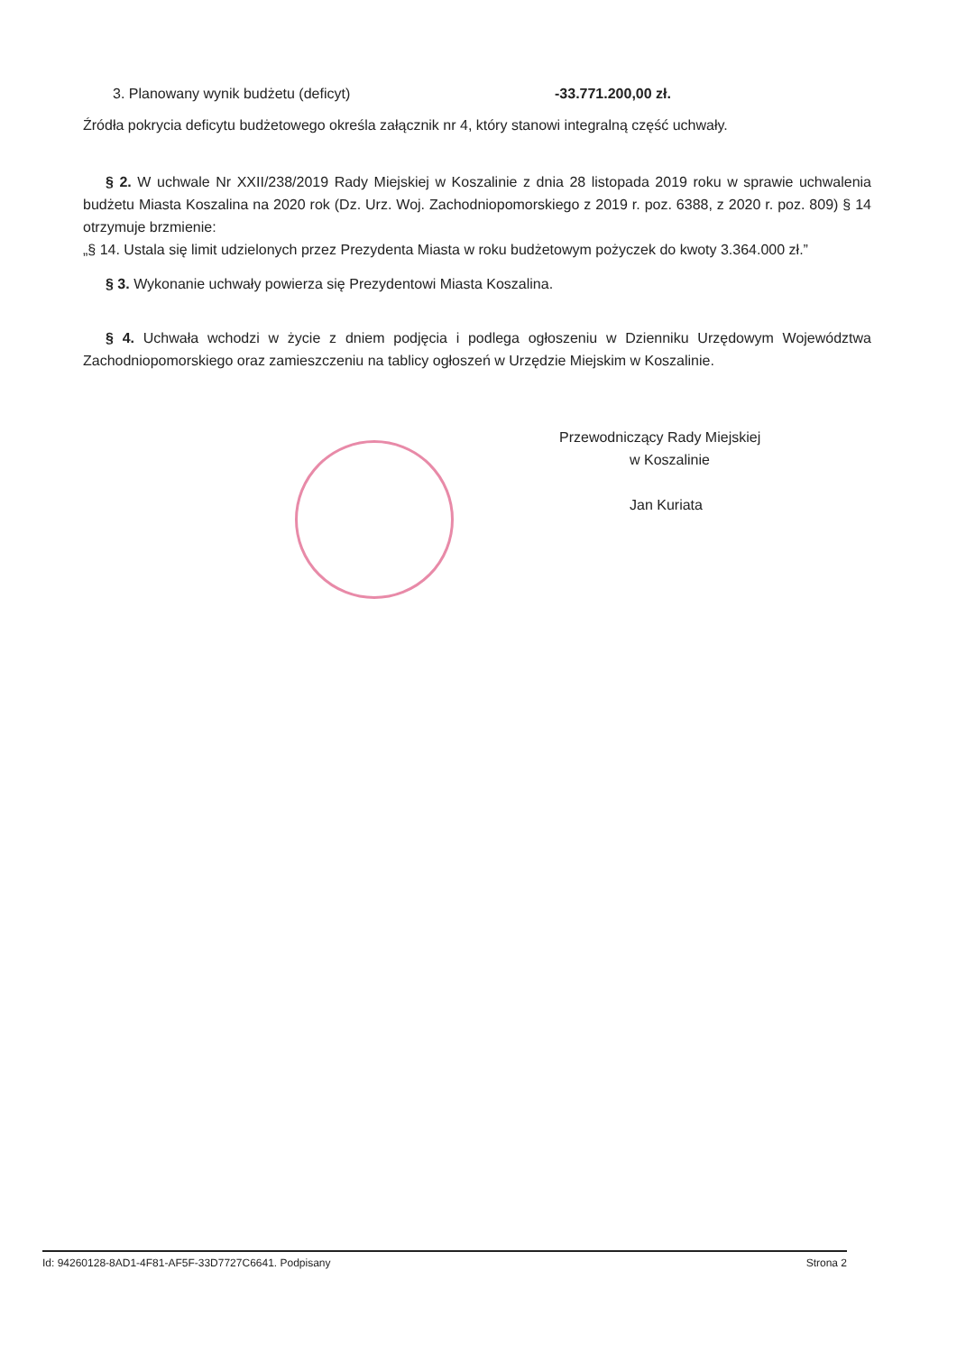3. Planowany wynik budżetu (deficyt) -33.771.200,00 zł.
Źródła pokrycia deficytu budżetowego określa załącznik nr 4, który stanowi integralną część uchwały.
§ 2. W uchwale Nr XXII/238/2019 Rady Miejskiej w Koszalinie z dnia 28 listopada 2019 roku w sprawie uchwalenia budżetu Miasta Koszalina na 2020 rok (Dz. Urz. Woj. Zachodniopomorskiego z 2019 r. poz. 6388, z 2020 r. poz. 809) § 14 otrzymuje brzmienie:
„§ 14. Ustala się limit udzielonych przez Prezydenta Miasta w roku budżetowym pożyczek do kwoty 3.364.000 zł.”
§ 3. Wykonanie uchwały powierza się Prezydentowi Miasta Koszalina.
§ 4. Uchwała wchodzi w życie z dniem podjęcia i podlega ogłoszeniu w Dzienniku Urzędowym Województwa Zachodniopomorskiego oraz zamieszczeniu na tablicy ogłoszeń w Urzędzie Miejskim w Koszalinie.
Przewodniczący Rady Miejskiej
w Koszalinie
Jan Kuriata
Id: 94260128-8AD1-4F81-AF5F-33D7727C6641. Podpisany Strona 2